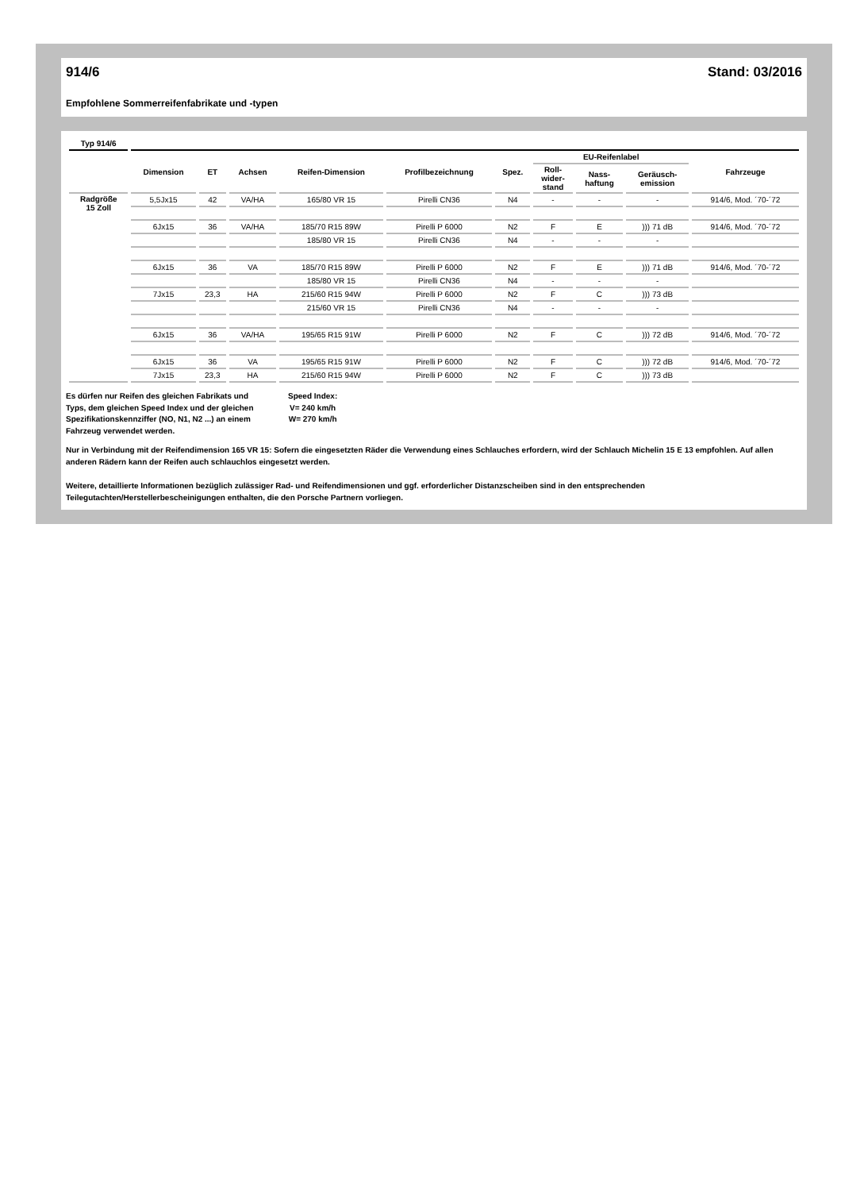914/6 Stand: 03/2016
Empfohlene Sommerreifenfabrikate und -typen
| Typ 914/6 | | | | | | | | | | |
| | Dimension | ET | Achsen | Reifen-Dimension | Profilbezeichnung | Spez. | EU-Reifenlabel | | | Fahrzeuge |
| | | | | | | | Roll- wider- stand | Nass- haftung | Geräusch- emission | |
| Radgröße 15 Zoll | 5,5Jx15 | 42 | VA/HA | 165/80 VR 15 | Pirelli CN36 | N4 | - | - | - | 914/6, Mod. ´70-´72 |
| | 6Jx15 | 36 | VA/HA | 185/70 R15 89W | Pirelli P 6000 | N2 | F | E | ))) 71 dB | 914/6, Mod. ´70-´72 |
| | | | | 185/80 VR 15 | Pirelli CN36 | N4 | - | - | - | |
| | 6Jx15 | 36 | VA | 185/70 R15 89W | Pirelli P 6000 | N2 | F | E | ))) 71 dB | 914/6, Mod. ´70-´72 |
| | | | | 185/80 VR 15 | Pirelli CN36 | N4 | - | - | - | |
| | 7Jx15 | 23,3 | HA | 215/60 R15 94W | Pirelli P 6000 | N2 | F | C | ))) 73 dB | |
| | | | | 215/60 VR 15 | Pirelli CN36 | N4 | - | - | - | |
| | 6Jx15 | 36 | VA/HA | 195/65 R15 91W | Pirelli P 6000 | N2 | F | C | ))) 72 dB | 914/6, Mod. ´70-´72 |
| | 6Jx15 | 36 | VA | 195/65 R15 91W | Pirelli P 6000 | N2 | F | C | ))) 72 dB | 914/6, Mod. ´70-´72 |
| | 7Jx15 | 23,3 | HA | 215/60 R15 94W | Pirelli P 6000 | N2 | F | C | ))) 73 dB | |
Es dürfen nur Reifen des gleichen Fabrikats und Typs, dem gleichen Speed Index und der gleichen Spezifikationskennziffer (NO, N1, N2 ...) an einem Fahrzeug verwendet werden.
Speed Index:
V= 240 km/h
W= 270 km/h
Nur in Verbindung mit der Reifendimension 165 VR 15: Sofern die eingesetzten Räder die Verwendung eines Schlauches erfordern, wird der Schlauch Michelin 15 E 13 empfohlen. Auf allen anderen Rädern kann der Reifen auch schlauchlos eingesetzt werden.
Weitere, detaillierte Informationen bezüglich zulässiger Rad- und Reifendimensionen und ggf. erforderlicher Distanzscheiben sind in den entsprechenden Teilegutachten/Herstellerbescheinigungen enthalten, die den Porsche Partnern vorliegen.